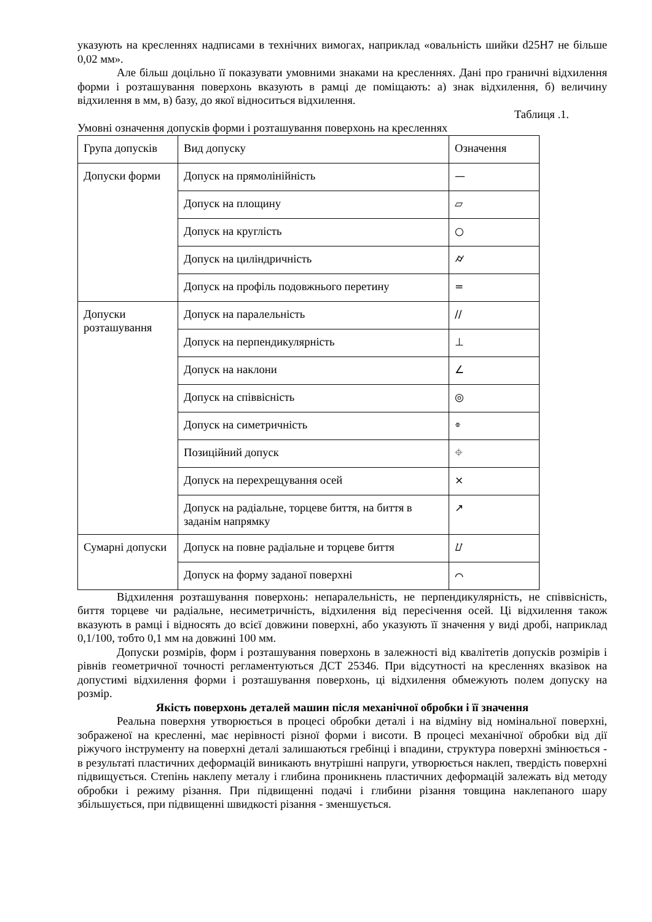указують на кресленнях надписами в технічних вимогах, наприклад «овальність шийки d25H7 не більше 0,02 мм».
Але більш доцільно її показувати умовними знаками на кресленнях. Дані про граничні відхилення форми і розташування поверхонь вказують в рамці де поміщають: а) знак відхилення, б) величину відхилення в мм, в) базу, до якої відноситься відхилення.
Таблиця .1.
Умовні означення допусків форми і розташування поверхонь на кресленнях
| Група допусків | Вид допуску | Означення |
| Допуски форми | Допуск на прямолінійність | — |
| | Допуск на площину | ▱ |
| | Допуск на круглість | ○ |
| | Допуск на циліндричність | ⌭ |
| | Допуск на профіль подовжнього перетину | = |
| Допуски розташування | Допуск на паралельність | // |
| | Допуск на перпендикулярність | ⊥ |
| | Допуск на наклони | ∠ |
| | Допуск на співвісність | ◎ |
| | Допуск на симетричність | ⌯ |
| | Позиційний допуск | ⌖ |
| | Допуск на перехрещування осей | × |
| | Допуск на радіальне, торцеве биття, на биття в заданім напрямку | ↗ |
| Сумарні допуски | Допуск на повне радіальне и торцеве биття | ⌰ |
| | Допуск на форму заданої поверхні | ⌒ |
Відхилення розташування поверхонь: непаралельність, не перпендикулярність, не співвісність, биття торцеве чи радіальне, несиметричність, відхилення від пересічення осей. Ці відхилення також вказують в рамці і відносять до всієї довжини поверхні, або указують її значення у виді дробі, наприклад 0,1/100, тобто 0,1 мм на довжині 100 мм.
Допуски розмірів, форм і розташування поверхонь в залежності від квалітетів допусків розмірів і рівнів геометричної точності регламентуються ДСТ 25346. При відсутності на кресленнях вказівок на допустимі відхилення форми і розташування поверхонь, ці відхилення обмежують полем допуску на розмір.
Якість поверхонь деталей машин після механічної обробки і її значення
Реальна поверхня утворюється в процесі обробки деталі і на відміну від номінальної поверхні, зображеної на кресленні, має нерівності різної форми і висоти. В процесі механічної обробки від дії ріжучого інструменту на поверхні деталі залишаються гребінці і впадини, структура поверхні змінюється - в результаті пластичних деформацій виникають внутрішні напруги, утворюється наклеп, твердість поверхні підвищується. Степінь наклепу металу і глибина проникнень пластичних деформацій залежать від методу обробки і режиму різання. При підвищенні подачі і глибини різання товщина наклепаного шару збільшується, при підвищенні швидкості різання - зменшується.